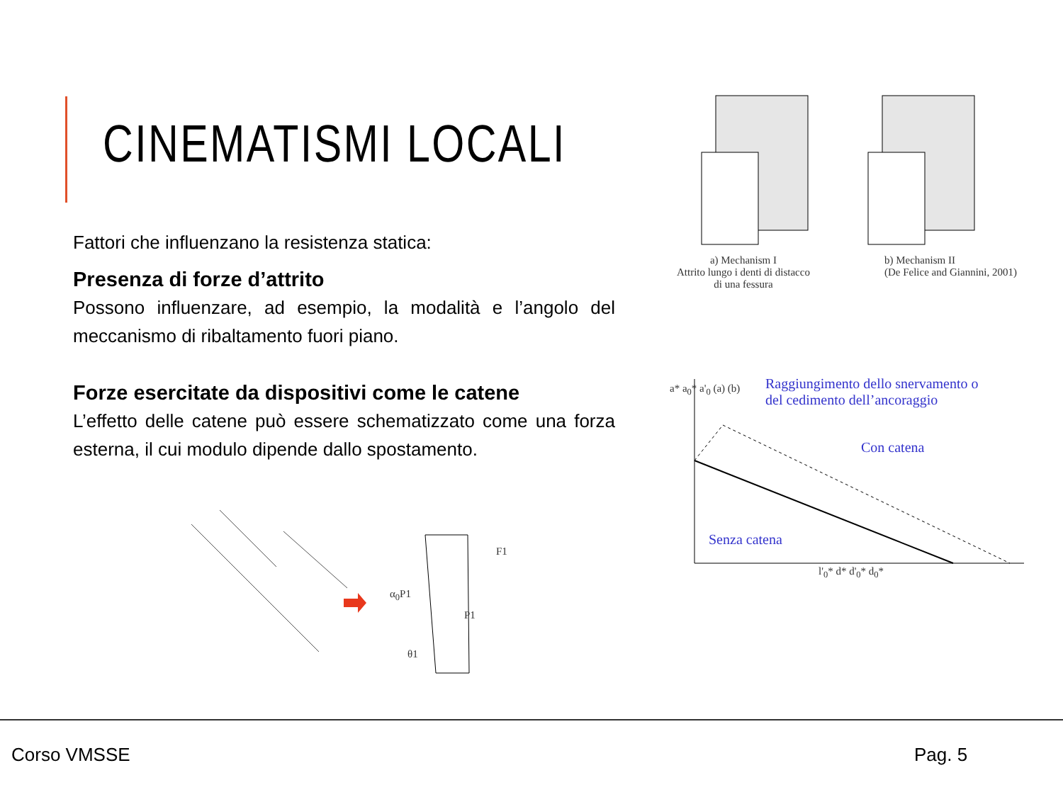CINEMATISMI LOCALI
Fattori che influenzano la resistenza statica:
Presenza di forze d’attrito
Possono influenzare, ad esempio, la modalità e l’angolo del meccanismo di ribaltamento fuori piano.
Forze esercitate da dispositivi come le catene
L’effetto delle catene può essere schematizzato come una forza esterna, il cui modulo dipende dallo spostamento.
a) Mechanism I
Attrito lungo i denti di distacco
di una fessura b) Mechanism II
(De Felice and Giannini, 2001)
Raggiungimento dello snervamento o
del cedimento dell’ancoraggio
Con catena
Senza catena
a* a<sub>0</sub>* a'<sub>0</sub> (a) (b)
l'<sub>0</sub>* d* d'<sub>0</sub>* d<sub>0</sub>*
F1
α<sub>0</sub>P1
P1
θ1
Corso VMSSE Pag. 5